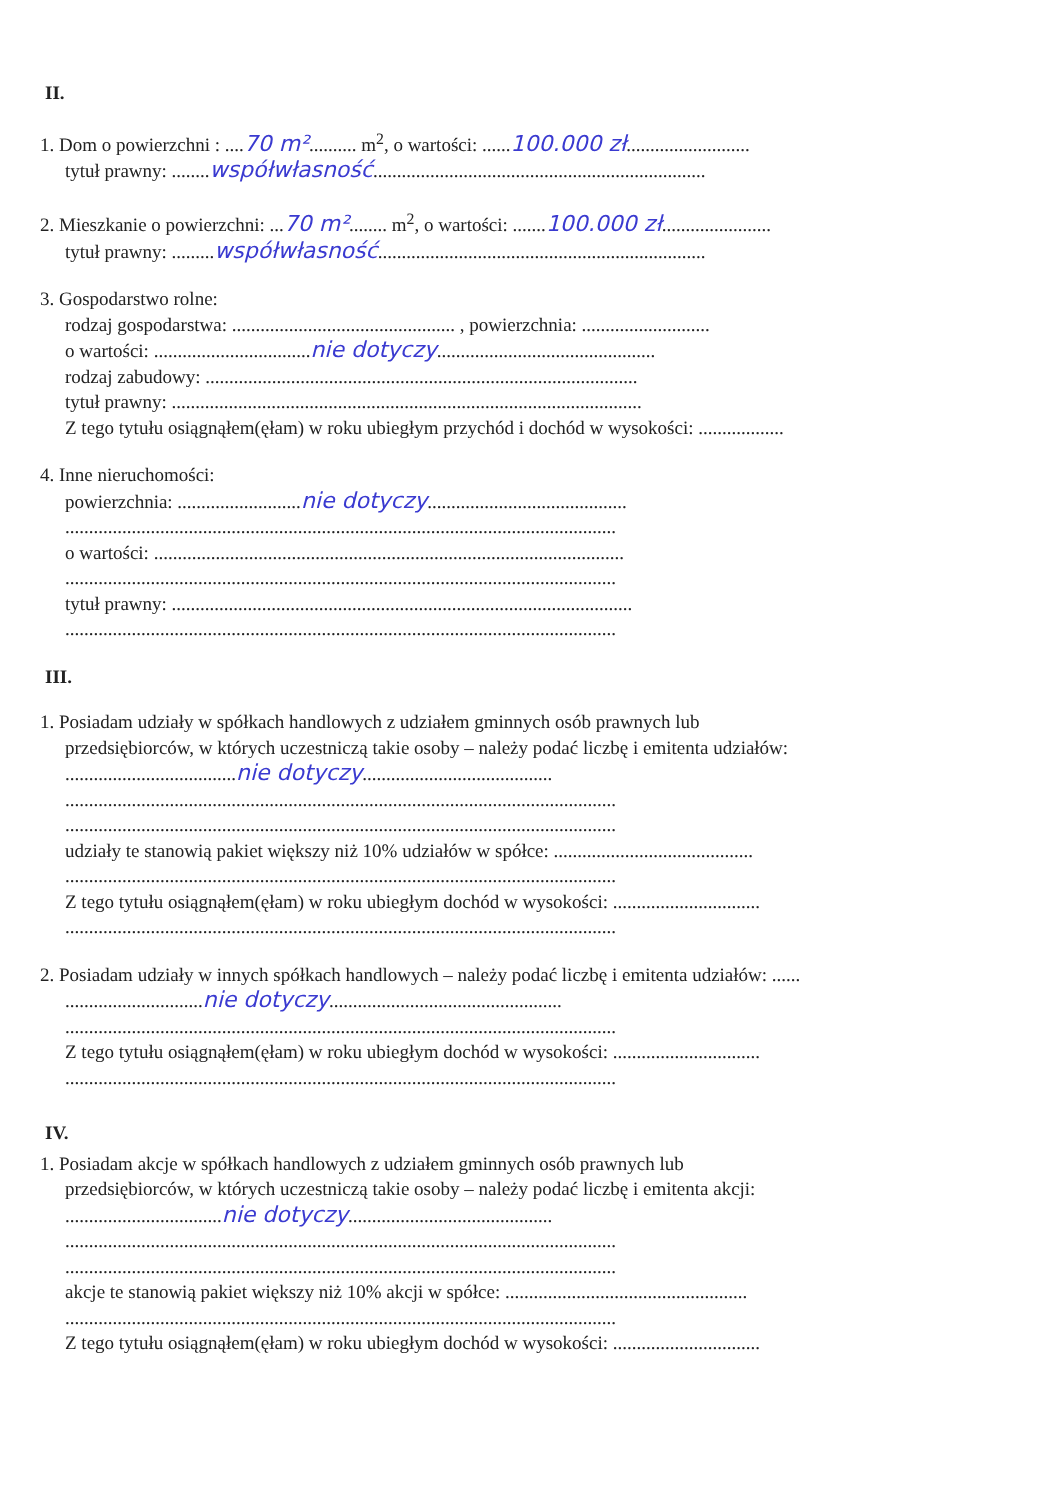II.
1. Dom o powierzchni : ....70 m².......... m<sup>2</sup>, o wartości: ......100.000 zł..........................
tytuł prawny: ........współwłasność......................................................................
2. Mieszkanie o powierzchni: ...70 m²........ m<sup>2</sup>, o wartości: .......100.000 zł.......................
tytuł prawny: .........współwłasność.....................................................................
3. Gospodarstwo rolne:
rodzaj gospodarstwa: ............................................... , powierzchnia: ...........................
o wartości: .................................nie dotyczy..............................................
rodzaj zabudowy: ...........................................................................................
tytuł prawny: ...................................................................................................
Z tego tytułu osiągnąłem(ęłam) w roku ubiegłym przychód i dochód w wysokości: ..................
4. Inne nieruchomości:
powierzchnia: ..........................nie dotyczy..........................................
....................................................................................................................
o wartości: ...................................................................................................
....................................................................................................................
tytuł prawny: .................................................................................................
....................................................................................................................
III.
1. Posiadam udziały w spółkach handlowych z udziałem gminnych osób prawnych lub
przedsiębiorców, w których uczestniczą takie osoby – należy podać liczbę i emitenta udziałów:
....................................nie dotyczy........................................
....................................................................................................................
....................................................................................................................
udziały te stanowią pakiet większy niż 10% udziałów w spółce: ..........................................
....................................................................................................................
Z tego tytułu osiągnąłem(ęłam) w roku ubiegłym dochód w wysokości: ...............................
....................................................................................................................
2. Posiadam udziały w innych spółkach handlowych – należy podać liczbę i emitenta udziałów: ......
.............................nie dotyczy.................................................
....................................................................................................................
Z tego tytułu osiągnąłem(ęłam) w roku ubiegłym dochód w wysokości: ...............................
....................................................................................................................
IV.
1. Posiadam akcje w spółkach handlowych z udziałem gminnych osób prawnych lub
przedsiębiorców, w których uczestniczą takie osoby – należy podać liczbę i emitenta akcji:
.................................nie dotyczy...........................................
....................................................................................................................
....................................................................................................................
akcje te stanowią pakiet większy niż 10% akcji w spółce: ...................................................
....................................................................................................................
Z tego tytułu osiągnąłem(ęłam) w roku ubiegłym dochód w wysokości: ...............................